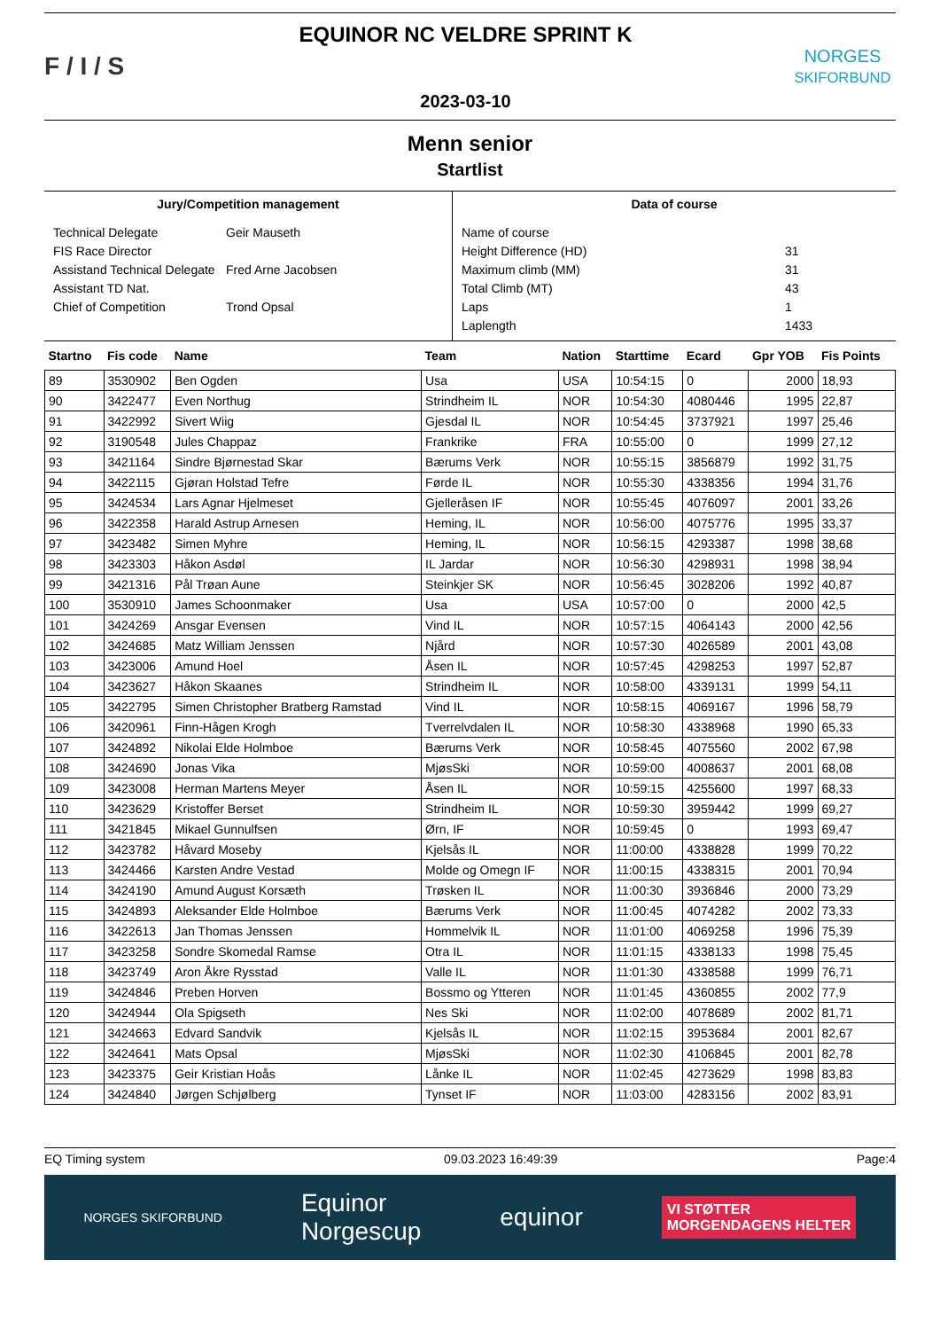F / I / S
EQUINOR NC VELDRE SPRINT K
2023-03-10
NORGES
SKIFORBUND
Menn senior
Startlist
Jury/Competition management
Technical Delegate Geir Mauseth
FIS Race Director
Assistand Technical Delegate Fred Arne Jacobsen
Assistant TD Nat.
Chief of Competition Trond Opsal
Data of course
Name of course
Height Difference (HD) 31
Maximum climb (MM) 31
Total Climb (MT) 43
Laps 1
Laplength 1433
| Startno | Fis code | Name | Team | Nation | Starttime | Ecard | Gpr YOB | Fis Points |
| --- | --- | --- | --- | --- | --- | --- | --- | --- |
| 89 | 3530902 | Ben Ogden | Usa | USA | 10:54:15 | 0 | 2000 | 18,93 |
| 90 | 3422477 | Even Northug | Strindheim IL | NOR | 10:54:30 | 4080446 | 1995 | 22,87 |
| 91 | 3422992 | Sivert Wiig | Gjesdal IL | NOR | 10:54:45 | 3737921 | 1997 | 25,46 |
| 92 | 3190548 | Jules Chappaz | Frankrike | FRA | 10:55:00 | 0 | 1999 | 27,12 |
| 93 | 3421164 | Sindre Bjørnestad Skar | Bærums Verk | NOR | 10:55:15 | 3856879 | 1992 | 31,75 |
| 94 | 3422115 | Gjøran Holstad Tefre | Førde IL | NOR | 10:55:30 | 4338356 | 1994 | 31,76 |
| 95 | 3424534 | Lars Agnar Hjelmeset | Gjelleråsen IF | NOR | 10:55:45 | 4076097 | 2001 | 33,26 |
| 96 | 3422358 | Harald Astrup Arnesen | Heming, IL | NOR | 10:56:00 | 4075776 | 1995 | 33,37 |
| 97 | 3423482 | Simen Myhre | Heming, IL | NOR | 10:56:15 | 4293387 | 1998 | 38,68 |
| 98 | 3423303 | Håkon Asdøl | IL Jardar | NOR | 10:56:30 | 4298931 | 1998 | 38,94 |
| 99 | 3421316 | Pål Trøan Aune | Steinkjer SK | NOR | 10:56:45 | 3028206 | 1992 | 40,87 |
| 100 | 3530910 | James Schoonmaker | Usa | USA | 10:57:00 | 0 | 2000 | 42,5 |
| 101 | 3424269 | Ansgar Evensen | Vind IL | NOR | 10:57:15 | 4064143 | 2000 | 42,56 |
| 102 | 3424685 | Matz William Jenssen | Njård | NOR | 10:57:30 | 4026589 | 2001 | 43,08 |
| 103 | 3423006 | Amund Hoel | Åsen IL | NOR | 10:57:45 | 4298253 | 1997 | 52,87 |
| 104 | 3423627 | Håkon Skaanes | Strindheim IL | NOR | 10:58:00 | 4339131 | 1999 | 54,11 |
| 105 | 3422795 | Simen Christopher Bratberg Ramstad | Vind IL | NOR | 10:58:15 | 4069167 | 1996 | 58,79 |
| 106 | 3420961 | Finn-Hågen Krogh | Tverrelvdalen IL | NOR | 10:58:30 | 4338968 | 1990 | 65,33 |
| 107 | 3424892 | Nikolai Elde Holmboe | Bærums Verk | NOR | 10:58:45 | 4075560 | 2002 | 67,98 |
| 108 | 3424690 | Jonas Vika | MjøsSki | NOR | 10:59:00 | 4008637 | 2001 | 68,08 |
| 109 | 3423008 | Herman Martens Meyer | Åsen IL | NOR | 10:59:15 | 4255600 | 1997 | 68,33 |
| 110 | 3423629 | Kristoffer Berset | Strindheim IL | NOR | 10:59:30 | 3959442 | 1999 | 69,27 |
| 111 | 3421845 | Mikael Gunnulfsen | Ørn, IF | NOR | 10:59:45 | 0 | 1993 | 69,47 |
| 112 | 3423782 | Håvard Moseby | Kjelsås IL | NOR | 11:00:00 | 4338828 | 1999 | 70,22 |
| 113 | 3424466 | Karsten Andre Vestad | Molde og Omegn IF | NOR | 11:00:15 | 4338315 | 2001 | 70,94 |
| 114 | 3424190 | Amund August Korsæth | Trøsken IL | NOR | 11:00:30 | 3936846 | 2000 | 73,29 |
| 115 | 3424893 | Aleksander Elde Holmboe | Bærums Verk | NOR | 11:00:45 | 4074282 | 2002 | 73,33 |
| 116 | 3422613 | Jan Thomas Jenssen | Hommelvik IL | NOR | 11:01:00 | 4069258 | 1996 | 75,39 |
| 117 | 3423258 | Sondre Skomedal Ramse | Otra IL | NOR | 11:01:15 | 4338133 | 1998 | 75,45 |
| 118 | 3423749 | Aron Åkre Rysstad | Valle IL | NOR | 11:01:30 | 4338588 | 1999 | 76,71 |
| 119 | 3424846 | Preben Horven | Bossmo og Ytteren | NOR | 11:01:45 | 4360855 | 2002 | 77,9 |
| 120 | 3424944 | Ola Spigseth | Nes Ski | NOR | 11:02:00 | 4078689 | 2002 | 81,71 |
| 121 | 3424663 | Edvard Sandvik | Kjelsås IL | NOR | 11:02:15 | 3953684 | 2001 | 82,67 |
| 122 | 3424641 | Mats Opsal | MjøsSki | NOR | 11:02:30 | 4106845 | 2001 | 82,78 |
| 123 | 3423375 | Geir Kristian Hoås | Lånke IL | NOR | 11:02:45 | 4273629 | 1998 | 83,83 |
| 124 | 3424840 | Jørgen Schjølberg | Tynset IF | NOR | 11:03:00 | 4283156 | 2002 | 83,91 |
EQ Timing system 09.03.2023 16:49:39 Page:4
NORGES SKIFORBUND Equinor
Norgescup equinor VI STØTTER
MORGENDAGENS HELTER